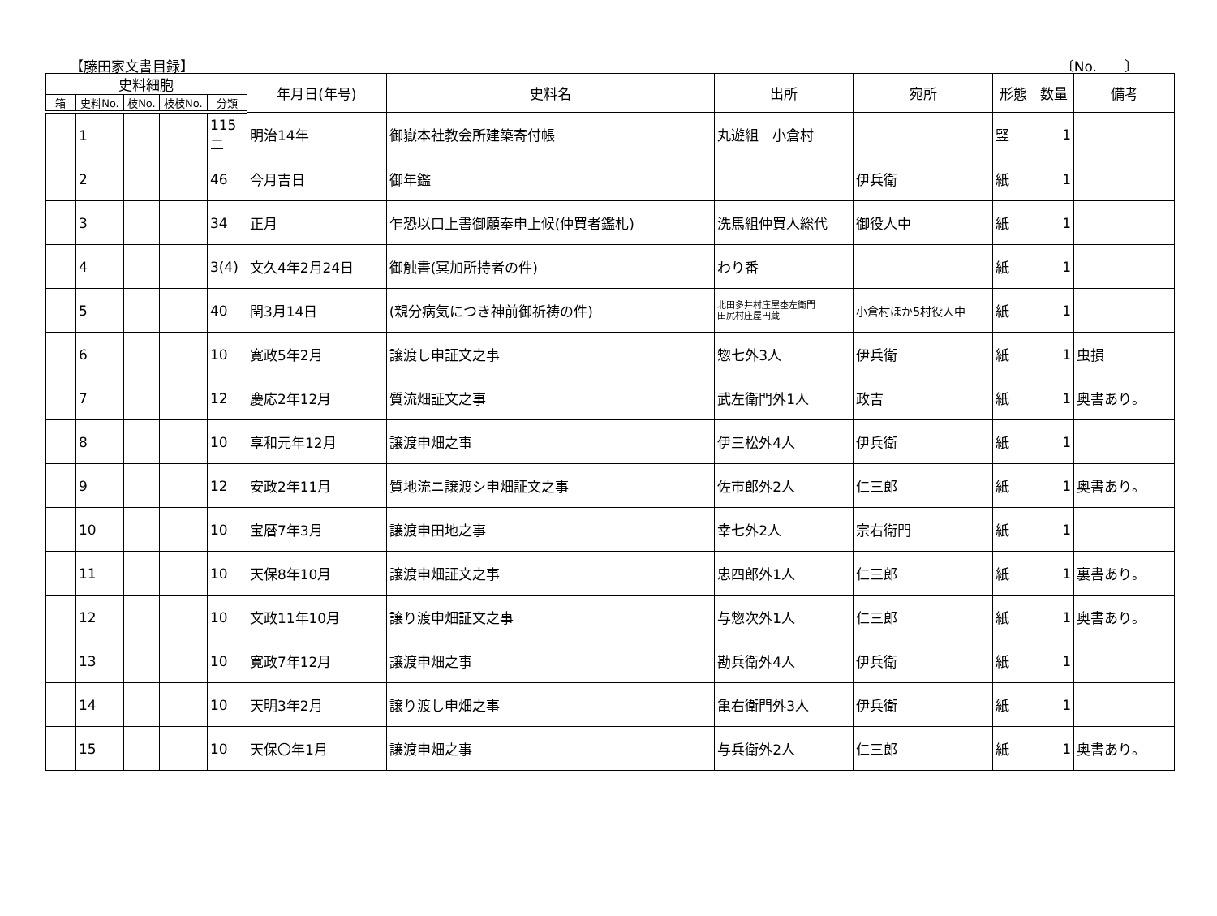【藤田家文書目録】 〔No.　　〕
| 史料細胞 | | | | | 年月日(年号) | 史料名 | 出所 | 宛所 | 形態 | 数量 | 備考 |
| --- | --- | --- | --- | --- | --- | --- | --- | --- | --- | --- | --- |
| 箱 | 史料No. | 枝No. | 枝枝No. | 分類 | | | | | | | |
| | 1 | | | 115 二 | 明治14年 | 御嶽本社教会所建築寄付帳 | 丸遊組 小倉村 | | 竪 | 1 | |
| | 2 | | | 46 | 今月吉日 | 御年鑑 | | 伊兵衛 | 紙 | 1 | |
| | 3 | | | 34 | 正月 | 乍恐以口上書御願奉申上候(仲買者鑑札) | 洗馬組仲買人総代 | 御役人中 | 紙 | 1 | |
| | 4 | | | 3(4) | 文久4年2月24日 | 御触書(冥加所持者の件) | わり番 | | 紙 | 1 | |
| | 5 | | | 40 | 閏3月14日 | (親分病気につき神前御祈祷の件) | 北田多井村庄屋杢左衛門 田尻村庄屋円蔵 | 小倉村ほか5村役人中 | 紙 | 1 | |
| | 6 | | | 10 | 寛政5年2月 | 譲渡し申証文之事 | 惣七外3人 | 伊兵衛 | 紙 | 1 | 虫損 |
| | 7 | | | 12 | 慶応2年12月 | 質流畑証文之事 | 武左衛門外1人 | 政吉 | 紙 | 1 | 奥書あり。 |
| | 8 | | | 10 | 享和元年12月 | 譲渡申畑之事 | 伊三松外4人 | 伊兵衛 | 紙 | 1 | |
| | 9 | | | 12 | 安政2年11月 | 質地流ニ譲渡シ申畑証文之事 | 佐市郎外2人 | 仁三郎 | 紙 | 1 | 奥書あり。 |
| | 10 | | | 10 | 宝暦7年3月 | 譲渡申田地之事 | 幸七外2人 | 宗右衛門 | 紙 | 1 | |
| | 11 | | | 10 | 天保8年10月 | 譲渡申畑証文之事 | 忠四郎外1人 | 仁三郎 | 紙 | 1 | 裏書あり。 |
| | 12 | | | 10 | 文政11年10月 | 譲り渡申畑証文之事 | 与惣次外1人 | 仁三郎 | 紙 | 1 | 奥書あり。 |
| | 13 | | | 10 | 寛政7年12月 | 譲渡申畑之事 | 勘兵衛外4人 | 伊兵衛 | 紙 | 1 | |
| | 14 | | | 10 | 天明3年2月 | 譲り渡し申畑之事 | 亀右衛門外3人 | 伊兵衛 | 紙 | 1 | |
| | 15 | | | 10 | 天保〇年1月 | 譲渡申畑之事 | 与兵衛外2人 | 仁三郎 | 紙 | 1 | 奥書あり。 |